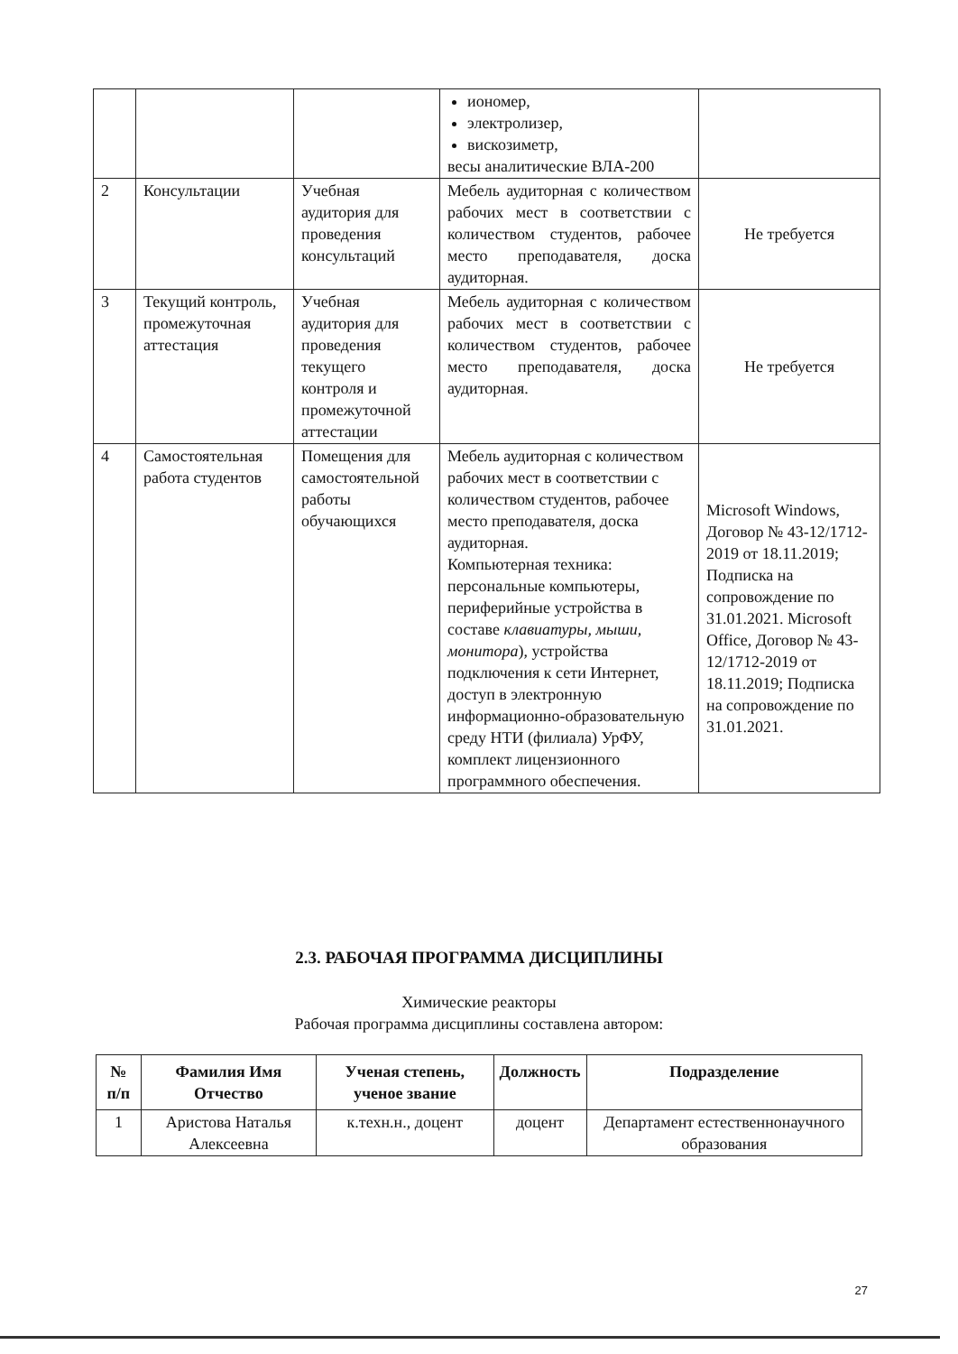| | | | иономер, электролизер, вискозиметр, весы аналитические ВЛА-200 | |
| 2 | Консультации | Учебная аудитория для проведения консультаций | Мебель аудиторная с количеством рабочих мест в соответствии с количеством студентов, рабочее место преподавателя, доска аудиторная. | Не требуется |
| 3 | Текущий контроль, промежуточная аттестация | Учебная аудитория для проведения текущего контроля и промежуточной аттестации | Мебель аудиторная с количеством рабочих мест в соответствии с количеством студентов, рабочее место преподавателя, доска аудиторная. | Не требуется |
| 4 | Самостоятельная работа студентов | Помещения для самостоятельной работы обучающихся | Мебель аудиторная с количеством рабочих мест в соответствии с количеством студентов, рабочее место преподавателя, доска аудиторная. Компьютерная техника: персональные компьютеры, периферийные устройства в составе клавиатуры, мыши, монитора ), устройства подключения к сети Интернет, доступ в электронную информационно-образовательную среду НТИ (филиала) УрФУ, комплект лицензионного программного обеспечения. | Microsoft Windows, Договор № 43-12/1712-2019 от 18.11.2019; Подписка на сопровождение по 31.01.2021. Microsoft Office, Договор № 43-12/1712-2019 от 18.11.2019; Подписка на сопровождение по 31.01.2021. |
2.3. РАБОЧАЯ ПРОГРАММА ДИСЦИПЛИНЫ
Химические реакторы
Рабочая программа дисциплины составлена автором:
| № п/п | Фамилия Имя Отчество | Ученая степень, ученое звание | Должность | Подразделение |
| --- | --- | --- | --- | --- |
| 1 | Аристова Наталья Алексеевна | к.техн.н., доцент | доцент | Департамент естественнонаучного образования |
27